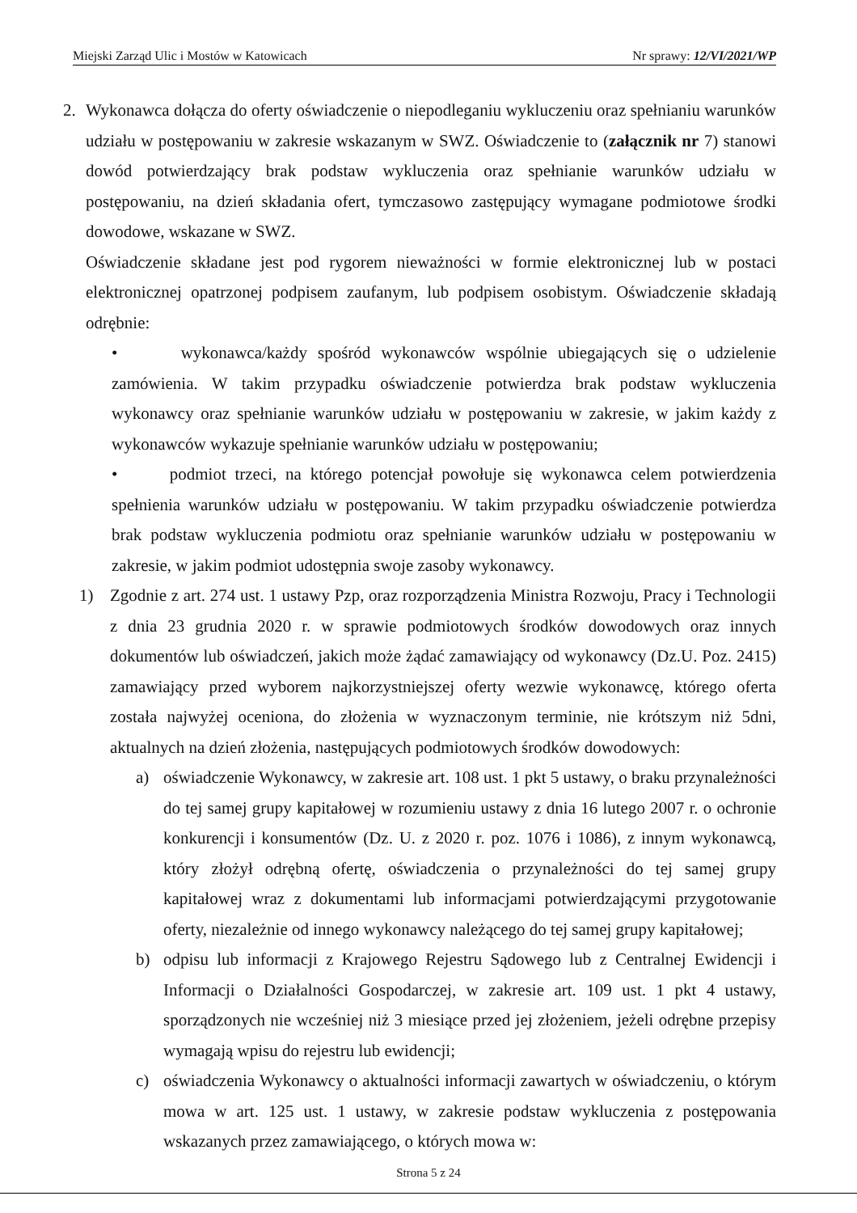Miejski Zarząd Ulic i Mostów w Katowicach Nr sprawy: 12/VI/2021/WP
2. Wykonawca dołącza do oferty oświadczenie o niepodleganiu wykluczeniu oraz spełnianiu warunków udziału w postępowaniu w zakresie wskazanym w SWZ. Oświadczenie to (załącznik nr 7) stanowi dowód potwierdzający brak podstaw wykluczenia oraz spełnianie warunków udziału w postępowaniu, na dzień składania ofert, tymczasowo zastępujący wymagane podmiotowe środki dowodowe, wskazane w SWZ.
Oświadczenie składane jest pod rygorem nieważności w formie elektronicznej lub w postaci elektronicznej opatrzonej podpisem zaufanym, lub podpisem osobistym. Oświadczenie składają odrębnie:
• wykonawca/każdy spośród wykonawców wspólnie ubiegających się o udzielenie zamówienia. W takim przypadku oświadczenie potwierdza brak podstaw wykluczenia wykonawcy oraz spełnianie warunków udziału w postępowaniu w zakresie, w jakim każdy z wykonawców wykazuje spełnianie warunków udziału w postępowaniu;
• podmiot trzeci, na którego potencjał powołuje się wykonawca celem potwierdzenia spełnienia warunków udziału w postępowaniu. W takim przypadku oświadczenie potwierdza brak podstaw wykluczenia podmiotu oraz spełnianie warunków udziału w postępowaniu w zakresie, w jakim podmiot udostępnia swoje zasoby wykonawcy.
1) Zgodnie z art. 274 ust. 1 ustawy Pzp, oraz rozporządzenia Ministra Rozwoju, Pracy i Technologii z dnia 23 grudnia 2020 r. w sprawie podmiotowych środków dowodowych oraz innych dokumentów lub oświadczeń, jakich może żądać zamawiający od wykonawcy (Dz.U. Poz. 2415) zamawiający przed wyborem najkorzystniejszej oferty wezwie wykonawcę, którego oferta została najwyżej oceniona, do złożenia w wyznaczonym terminie, nie krótszym niż 5dni, aktualnych na dzień złożenia, następujących podmiotowych środków dowodowych:
a) oświadczenie Wykonawcy, w zakresie art. 108 ust. 1 pkt 5 ustawy, o braku przynależności do tej samej grupy kapitałowej w rozumieniu ustawy z dnia 16 lutego 2007 r. o ochronie konkurencji i konsumentów (Dz. U. z 2020 r. poz. 1076 i 1086), z innym wykonawcą, który złożył odrębną ofertę, oświadczenia o przynależności do tej samej grupy kapitałowej wraz z dokumentami lub informacjami potwierdzającymi przygotowanie oferty, niezależnie od innego wykonawcy należącego do tej samej grupy kapitałowej;
b) odpisu lub informacji z Krajowego Rejestru Sądowego lub z Centralnej Ewidencji i Informacji o Działalności Gospodarczej, w zakresie art. 109 ust. 1 pkt 4 ustawy, sporządzonych nie wcześniej niż 3 miesiące przed jej złożeniem, jeżeli odrębne przepisy wymagają wpisu do rejestru lub ewidencji;
c) oświadczenia Wykonawcy o aktualności informacji zawartych w oświadczeniu, o którym mowa w art. 125 ust. 1 ustawy, w zakresie podstaw wykluczenia z postępowania wskazanych przez zamawiającego, o których mowa w:
Strona 5 z 24